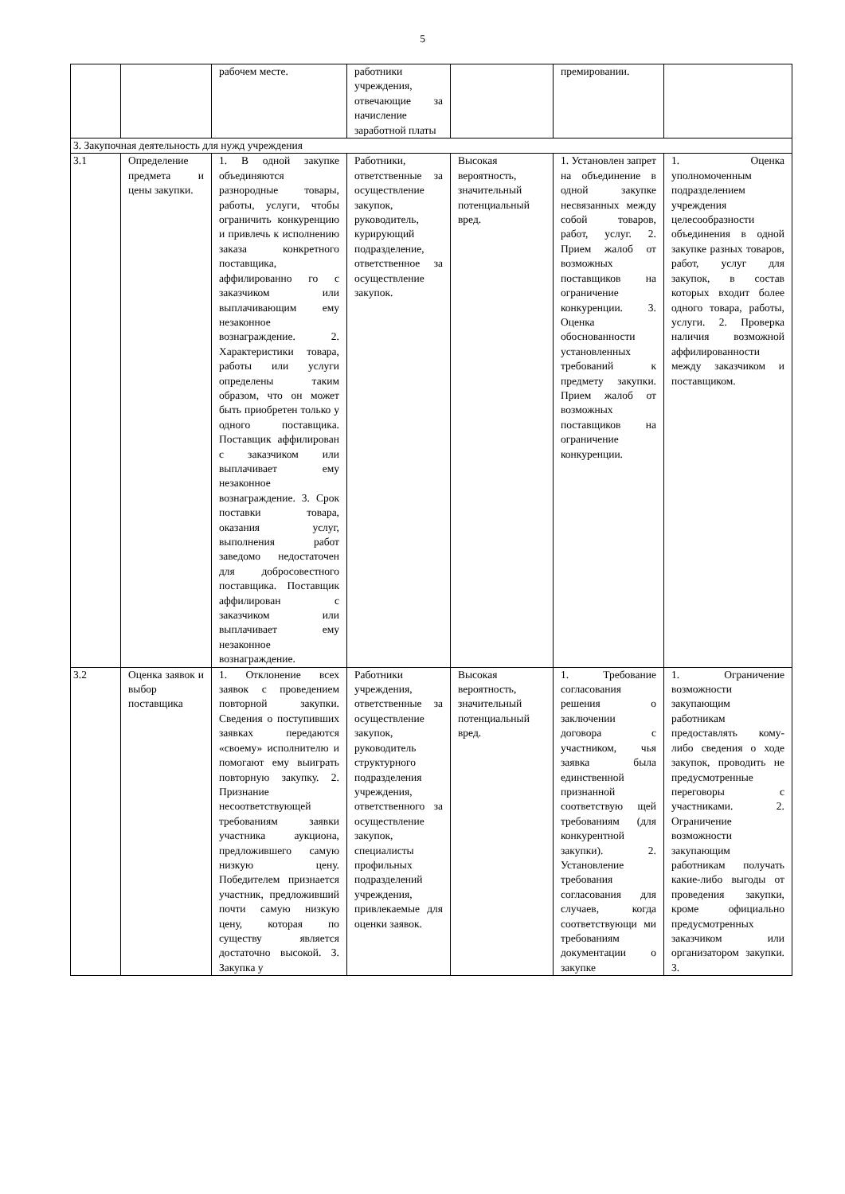5
| | | рабочем месте. | работники учреждения, отвечающие за начисление заработной платы | | премировании. | |
| 3. Закупочная деятельность для нужд учреждения | | | | | | |
| 3.1 | Определение предмета и цены закупки. | 1. В одной закупке объединяются разнородные товары, работы, услуги, чтобы ограничить конкуренцию и привлечь к исполнению заказа конкретного поставщика, аффилированно го с заказчиком или выплачивающим ему незаконное вознаграждение. 2. Характеристики товара, работы или услуги определены таким образом, что он может быть приобретен только у одного поставщика. Поставщик аффилирован с заказчиком или выплачивает ему незаконное вознаграждение. 3. Срок поставки товара, оказания услуг, выполнения работ заведомо недостаточен для добросовестного поставщика. Поставщик аффилирован с заказчиком или выплачивает ему незаконное вознаграждение. | Работники, ответственные за осуществление закупок, руководитель, курирующий подразделение, ответственное за осуществление закупок. | Высокая вероятность, значительный потенциальный вред. | 1. Установлен запрет на объединение в одной закупке несвязанных между собой товаров, работ, услуг. 2. Прием жалоб от возможных поставщиков на ограничение конкуренции. 3. Оценка обоснованности установленных требований к предмету закупки. Прием жалоб от возможных поставщиков на ограничение конкуренции. | 1. Оценка уполномоченным подразделением учреждения целесообразности объединения в одной закупке разных товаров, работ, услуг для закупок, в состав которых входит более одного товара, работы, услуги. 2. Проверка наличия возможной аффилированности между заказчиком и поставщиком. |
| 3.2 | Оценка заявок и выбор поставщика | 1. Отклонение всех заявок с проведением повторной закупки. Сведения о поступивших заявках передаются «своему» исполнителю и помогают ему выиграть повторную закупку. 2. Признание несоответствующей требованиям заявки участника аукциона, предложившего самую низкую цену. Победителем признается участник, предложивший почти самую низкую цену, которая по существу является достаточно высокой. 3. Закупка у | Работники учреждения, ответственные за осуществление закупок, руководитель структурного подразделения учреждения, ответственного за осуществление закупок, специалисты профильных подразделений учреждения, привлекаемые для оценки заявок. | Высокая вероятность, значительный потенциальный вред. | 1. Требование согласования решения о заключении договора с участником, чья заявка была единственной признанной соответствую щей требованиям (для конкурентной закупки). 2. Установление требования согласования для случаев, когда соответствующи ми требованиям документации о закупке | 1. Ограничение возможности закупающим работникам предоставлять кому-либо сведения о ходе закупок, проводить не предусмотренные переговоры с участниками. 2. Ограничение возможности закупающим работникам получать какие-либо выгоды от проведения закупки, кроме официально предусмотренных заказчиком или организатором закупки. 3. |